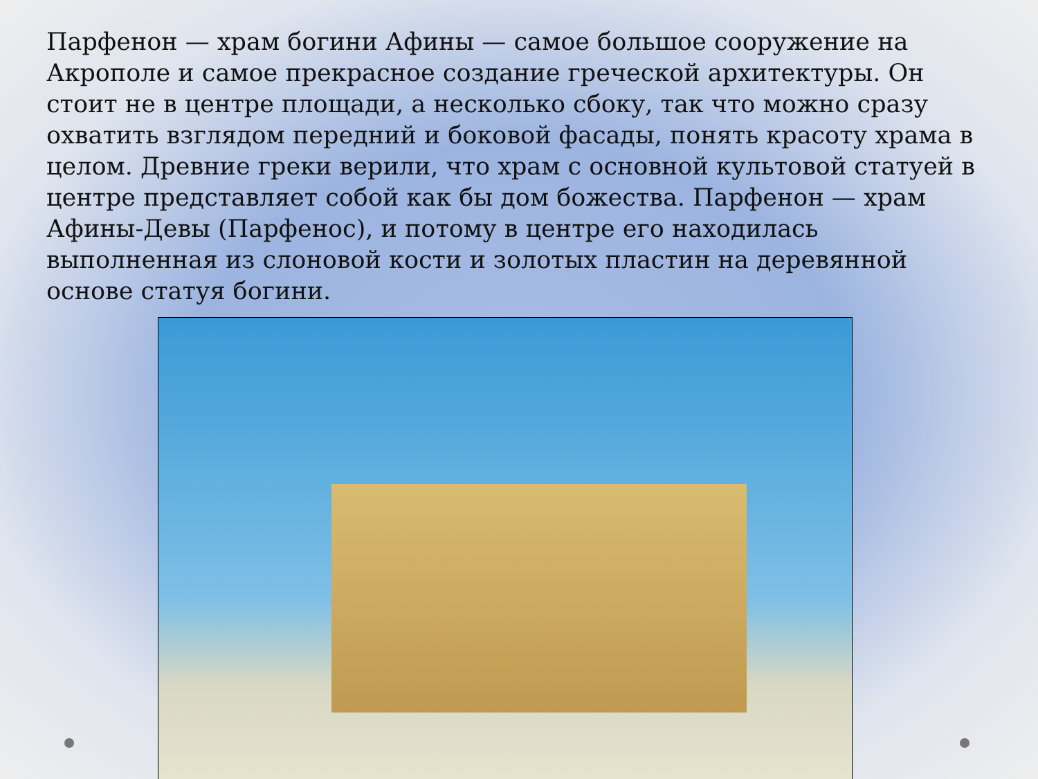Парфенон — храм богини Афины — самое большое сооружение на Акрополе и самое прекрасное создание греческой архитектуры. Он стоит не в центре площади, а несколько сбоку, так что можно сразу охватить взглядом передний и боковой фасады, понять красоту храма в целом. Древние греки верили, что храм с основной культовой статуей в центре представляет собой как бы дом божества. Парфенон — храм Афины-Девы (Парфенос), и потому в центре его находилась выполненная из слоновой кости и золотых пластин на деревянной основе статуя богини.